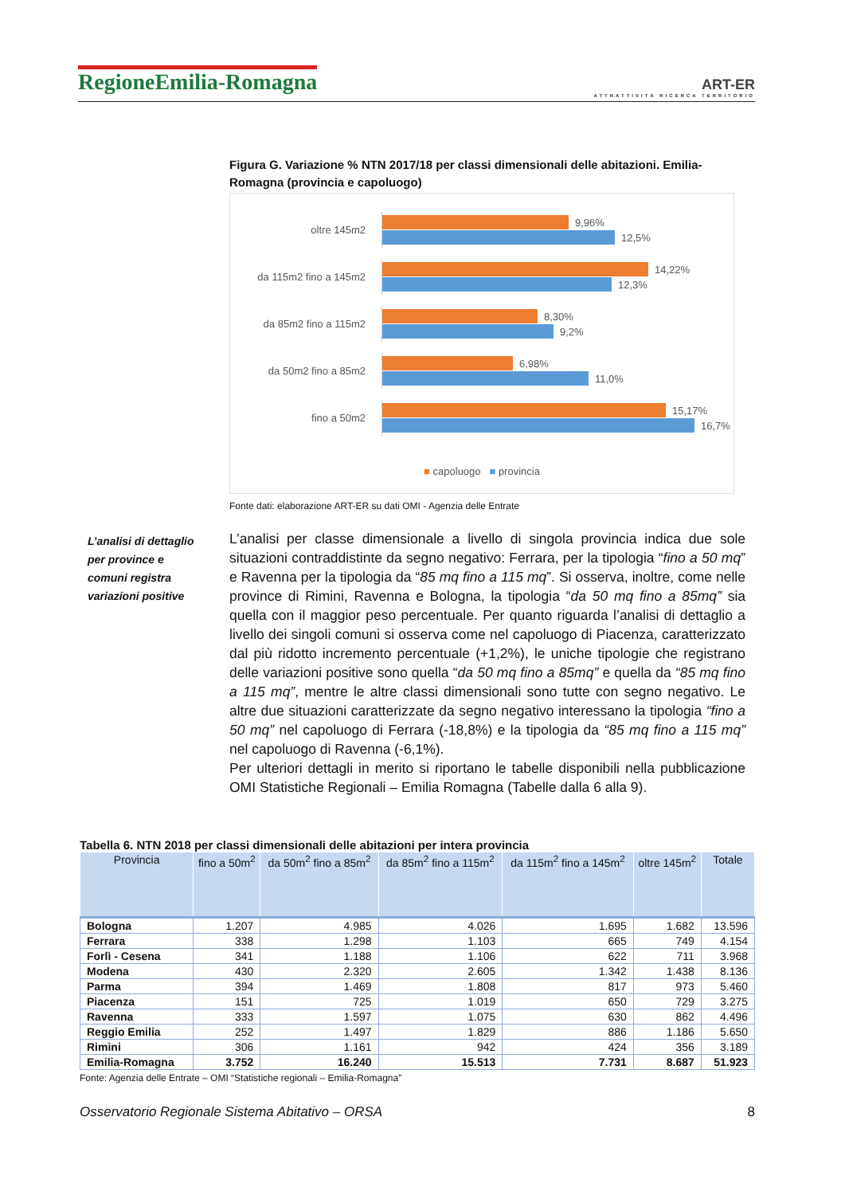RegioneEmilia-Romagna
ART-ER
ATTRATTIVITÀ RICERCA TERRITORIO
Figura G. Variazione % NTN 2017/18 per classi dimensionali delle abitazioni. Emilia-Romagna (provincia e capoluogo)
oltre 145m2
9,96%
12,5%
da 115m2 fino a 145m2
14,22%
12,3%
da 85m2 fino a 115m2
8,30%
9,2%
da 50m2 fino a 85m2
6,98%
11,0%
fino a 50m2
15,17%
16,7%
■ capoluogo ■ provincia
Fonte dati: elaborazione ART-ER su dati OMI - Agenzia delle Entrate
L’analisi di dettaglio per province e comuni registra variazioni positive
L’analisi per classe dimensionale a livello di singola provincia indica due sole situazioni contraddistinte da segno negativo: Ferrara, per la tipologia “fino a 50 mq” e Ravenna per la tipologia da “85 mq fino a 115 mq”. Si osserva, inoltre, come nelle province di Rimini, Ravenna e Bologna, la tipologia “da 50 mq fino a 85mq” sia quella con il maggior peso percentuale. Per quanto riguarda l’analisi di dettaglio a livello dei singoli comuni si osserva come nel capoluogo di Piacenza, caratterizzato dal più ridotto incremento percentuale (+1,2%), le uniche tipologie che registrano delle variazioni positive sono quella “da 50 mq fino a 85mq” e quella da “85 mq fino a 115 mq”, mentre le altre classi dimensionali sono tutte con segno negativo. Le altre due situazioni caratterizzate da segno negativo interessano la tipologia “fino a 50 mq” nel capoluogo di Ferrara (-18,8%) e la tipologia da “85 mq fino a 115 mq” nel capoluogo di Ravenna (-6,1%).
Per ulteriori dettagli in merito si riportano le tabelle disponibili nella pubblicazione OMI Statistiche Regionali – Emilia Romagna (Tabelle dalla 6 alla 9).
Tabella 6. NTN 2018 per classi dimensionali delle abitazioni per intera provincia
| Provincia | fino a 50m<sup>2</sup> | da 50m<sup>2</sup> fino a 85m<sup>2</sup> | da 85m<sup>2</sup> fino a 115m<sup>2</sup> | da 115m<sup>2</sup> fino a 145m<sup>2</sup> | oltre 145m<sup>2</sup> | Totale |
| --- | --- | --- | --- | --- | --- | --- |
| Bologna | 1.207 | 4.985 | 4.026 | 1.695 | 1.682 | 13.596 |
| Ferrara | 338 | 1.298 | 1.103 | 665 | 749 | 4.154 |
| Forlì - Cesena | 341 | 1.188 | 1.106 | 622 | 711 | 3.968 |
| Modena | 430 | 2.320 | 2.605 | 1.342 | 1.438 | 8.136 |
| Parma | 394 | 1.469 | 1.808 | 817 | 973 | 5.460 |
| Piacenza | 151 | 725 | 1.019 | 650 | 729 | 3.275 |
| Ravenna | 333 | 1.597 | 1.075 | 630 | 862 | 4.496 |
| Reggio Emilia | 252 | 1.497 | 1.829 | 886 | 1.186 | 5.650 |
| Rimini | 306 | 1.161 | 942 | 424 | 356 | 3.189 |
| Emilia-Romagna | 3.752 | 16.240 | 15.513 | 7.731 | 8.687 | 51.923 |
Fonte: Agenzia delle Entrate – OMI “Statistiche regionali – Emilia-Romagna”
Osservatorio Regionale Sistema Abitativo – ORSA 8